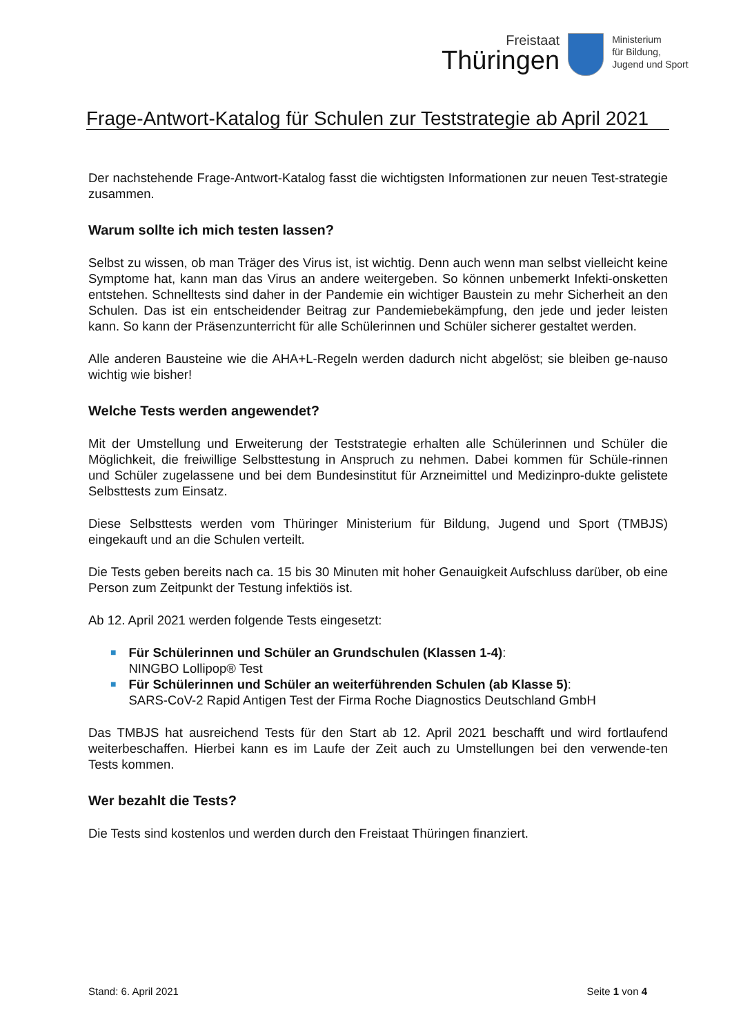Freistaat
Thüringen
Ministerium
für Bildung,
Jugend und Sport
Frage-Antwort-Katalog für Schulen zur Teststrategie ab April 2021
Der nachstehende Frage-Antwort-Katalog fasst die wichtigsten Informationen zur neuen Test-strategie zusammen.
Warum sollte ich mich testen lassen?
Selbst zu wissen, ob man Träger des Virus ist, ist wichtig. Denn auch wenn man selbst vielleicht keine Symptome hat, kann man das Virus an andere weitergeben. So können unbemerkt Infekti-onsketten entstehen. Schnelltests sind daher in der Pandemie ein wichtiger Baustein zu mehr Sicherheit an den Schulen. Das ist ein entscheidender Beitrag zur Pandemiebekämpfung, den jede und jeder leisten kann. So kann der Präsenzunterricht für alle Schülerinnen und Schüler sicherer gestaltet werden.
Alle anderen Bausteine wie die AHA+L-Regeln werden dadurch nicht abgelöst; sie bleiben ge-nauso wichtig wie bisher!
Welche Tests werden angewendet?
Mit der Umstellung und Erweiterung der Teststrategie erhalten alle Schülerinnen und Schüler die Möglichkeit, die freiwillige Selbsttestung in Anspruch zu nehmen. Dabei kommen für Schüle-rinnen und Schüler zugelassene und bei dem Bundesinstitut für Arzneimittel und Medizinpro-dukte gelistete Selbsttests zum Einsatz.
Diese Selbsttests werden vom Thüringer Ministerium für Bildung, Jugend und Sport (TMBJS) eingekauft und an die Schulen verteilt.
Die Tests geben bereits nach ca. 15 bis 30 Minuten mit hoher Genauigkeit Aufschluss darüber, ob eine Person zum Zeitpunkt der Testung infektiös ist.
Ab 12. April 2021 werden folgende Tests eingesetzt:
■ Für Schülerinnen und Schüler an Grundschulen (Klassen 1-4):
NINGBO Lollipop® Test
■ Für Schülerinnen und Schüler an weiterführenden Schulen (ab Klasse 5):
SARS-CoV-2 Rapid Antigen Test der Firma Roche Diagnostics Deutschland GmbH
Das TMBJS hat ausreichend Tests für den Start ab 12. April 2021 beschafft und wird fortlaufend weiterbeschaffen. Hierbei kann es im Laufe der Zeit auch zu Umstellungen bei den verwende-ten Tests kommen.
Wer bezahlt die Tests?
Die Tests sind kostenlos und werden durch den Freistaat Thüringen finanziert.
Stand: 6. April 2021 Seite 1 von 4